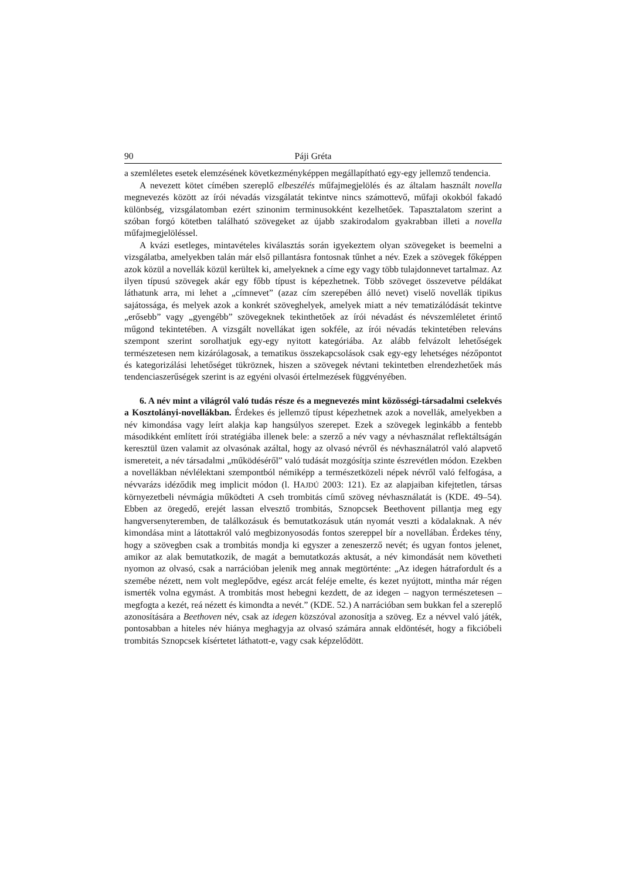90 Páji Gréta
a szemléletes esetek elemzésének következményképpen megállapítható egy-egy jellemző tendencia.
A nevezett kötet címében szereplő elbeszélés műfajmegjelölés és az általam használt novella megnevezés között az írói névadás vizsgálatát tekintve nincs számottevő, műfaji okokból fakadó különbség, vizsgálatomban ezért szinonim terminusokként kezelhetőek. Tapasztalatom szerint a szóban forgó kötetben található szövegeket az újabb szakirodalom gyakrabban illeti a novella műfajmegjelöléssel.
A kvázi esetleges, mintavételes kiválasztás során igyekeztem olyan szövegeket is beemelni a vizsgálatba, amelyekben talán már első pillantásra fontosnak tűnhet a név. Ezek a szövegek főképpen azok közül a novellák közül kerültek ki, amelyeknek a címe egy vagy több tulajdonnevet tartalmaz. Az ilyen típusú szövegek akár egy főbb típust is képezhetnek. Több szöveget összevetve példákat láthatunk arra, mi lehet a „címnevet” (azaz cím szerepében álló nevet) viselő novellák tipikus sajátossága, és melyek azok a konkrét szöveghelyek, amelyek miatt a név tematizálódását tekintve „erősebb” vagy „gyengébb” szövegeknek tekinthetőek az írói névadást és névszemléletet érintő műgond tekintetében. A vizsgált novellákat igen sokféle, az írói névadás tekintetében releváns szempont szerint sorolhatjuk egy-egy nyitott kategóriába. Az alább felvázolt lehetőségek természetesen nem kizárólagosak, a tematikus összekapcsolások csak egy-egy lehetséges nézőpontot és kategorizálási lehetőséget tükröznek, hiszen a szövegek névtani tekintetben elrendezhetőek más tendenciaszerűségek szerint is az egyéni olvasói értelmezések függvényében.
6. A név mint a világról való tudás része és a megnevezés mint közösségi-társadalmi cselekvés a Kosztolányi-novellákban. Érdekes és jellemző típust képezhetnek azok a novellák, amelyekben a név kimondása vagy leírt alakja kap hangsúlyos szerepet. Ezek a szövegek leginkább a fentebb másodikként említett írói stratégiába illenek bele: a szerző a név vagy a névhasználat reflektáltságán keresztül üzen valamit az olvasónak azáltal, hogy az olvasó névről és névhasználatról való alapvető ismereteit, a név társadalmi „működéséről” való tudását mozgósítja szinte észrevétlen módon. Ezekben a novellákban névlélektani szempontból némiképp a természetközeli népek névről való felfogása, a névvarázs idéződik meg implicit módon (l. HAJDÚ 2003: 121). Ez az alapjaiban kifejtetlen, társas környezetbeli névmágia működteti A cseh trombitás című szöveg névhasználatát is (KDE. 49–54). Ebben az öregedő, erejét lassan elvesztő trombitás, Sznopcsek Beethovent pillantja meg egy hangversenyteremben, de találkozásuk és bemutatkozásuk után nyomát veszti a ködalaknak. A név kimondása mint a látottakról való megbizonyosodás fontos szereppel bír a novellában. Érdekes tény, hogy a szövegben csak a trombitás mondja ki egyszer a zeneszerző nevét; és ugyan fontos jelenet, amikor az alak bemutatkozik, de magát a bemutatkozás aktusát, a név kimondását nem követheti nyomon az olvasó, csak a narrációban jelenik meg annak megtörténte: „Az idegen hátrafordult és a szemébe nézett, nem volt meglepődve, egész arcát feléje emelte, és kezet nyújtott, mintha már régen ismerték volna egymást. A trombitás most hebegni kezdett, de az idegen – nagyon természetesen – megfogta a kezét, reá nézett és kimondta a nevét.” (KDE. 52.) A narrációban sem bukkan fel a szereplő azonosítására a Beethoven név, csak az idegen közszóval azonosítja a szöveg. Ez a névvel való játék, pontosabban a hiteles név hiánya meghagyja az olvasó számára annak eldöntését, hogy a fikcióbeli trombitás Sznopcsek kísértetet láthatott-e, vagy csak képzelődött.